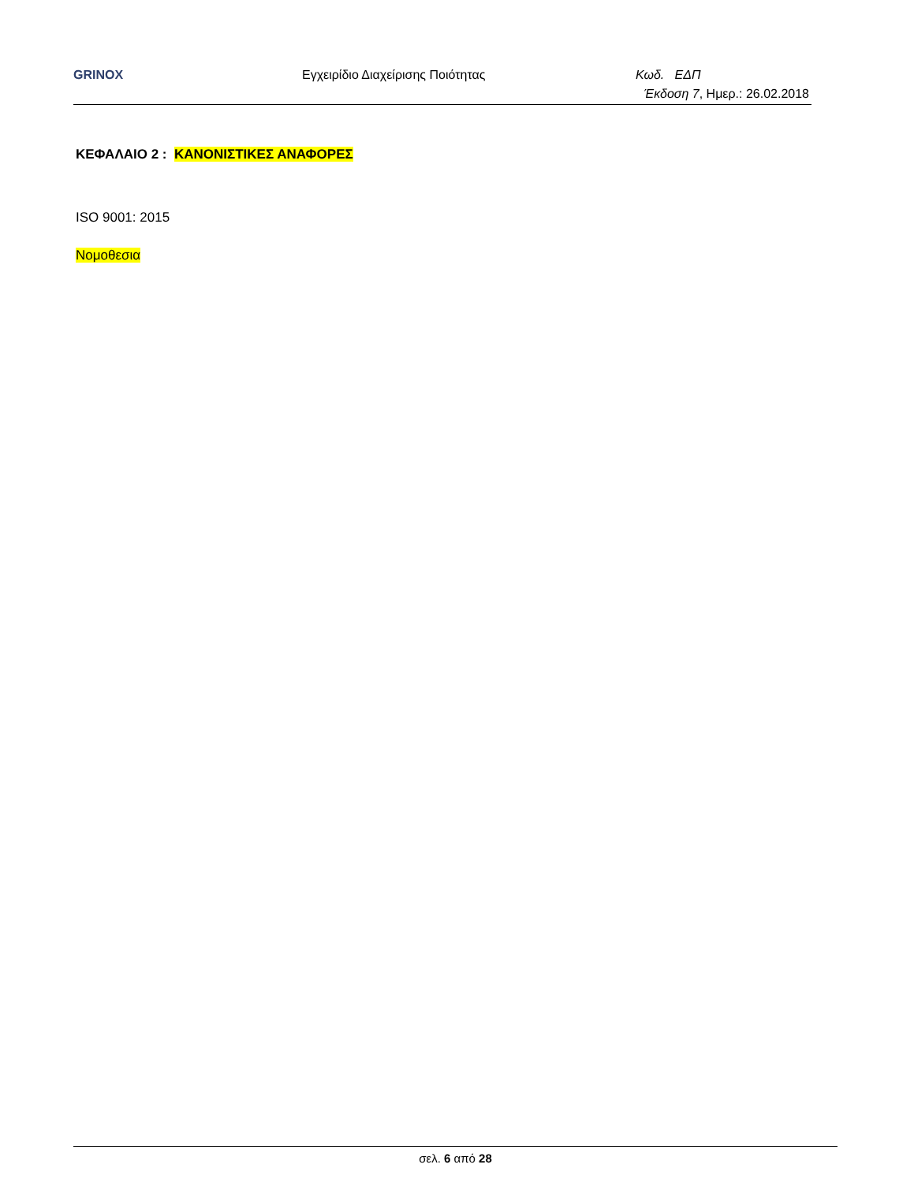GRINOX Εγχειρίδιο Διαχείρισης Ποιότητας Κωδ. ΕΔΠ
Έκδοση 7, Ημερ.: 26.02.2018
ΚΕΦΑΛΑΙΟ 2 : ΚΑΝΟΝΙΣΤΙΚΕΣ ΑΝΑΦΟΡΕΣ
ISO 9001: 2015
Νομοθεσια
σελ. 6 από 28